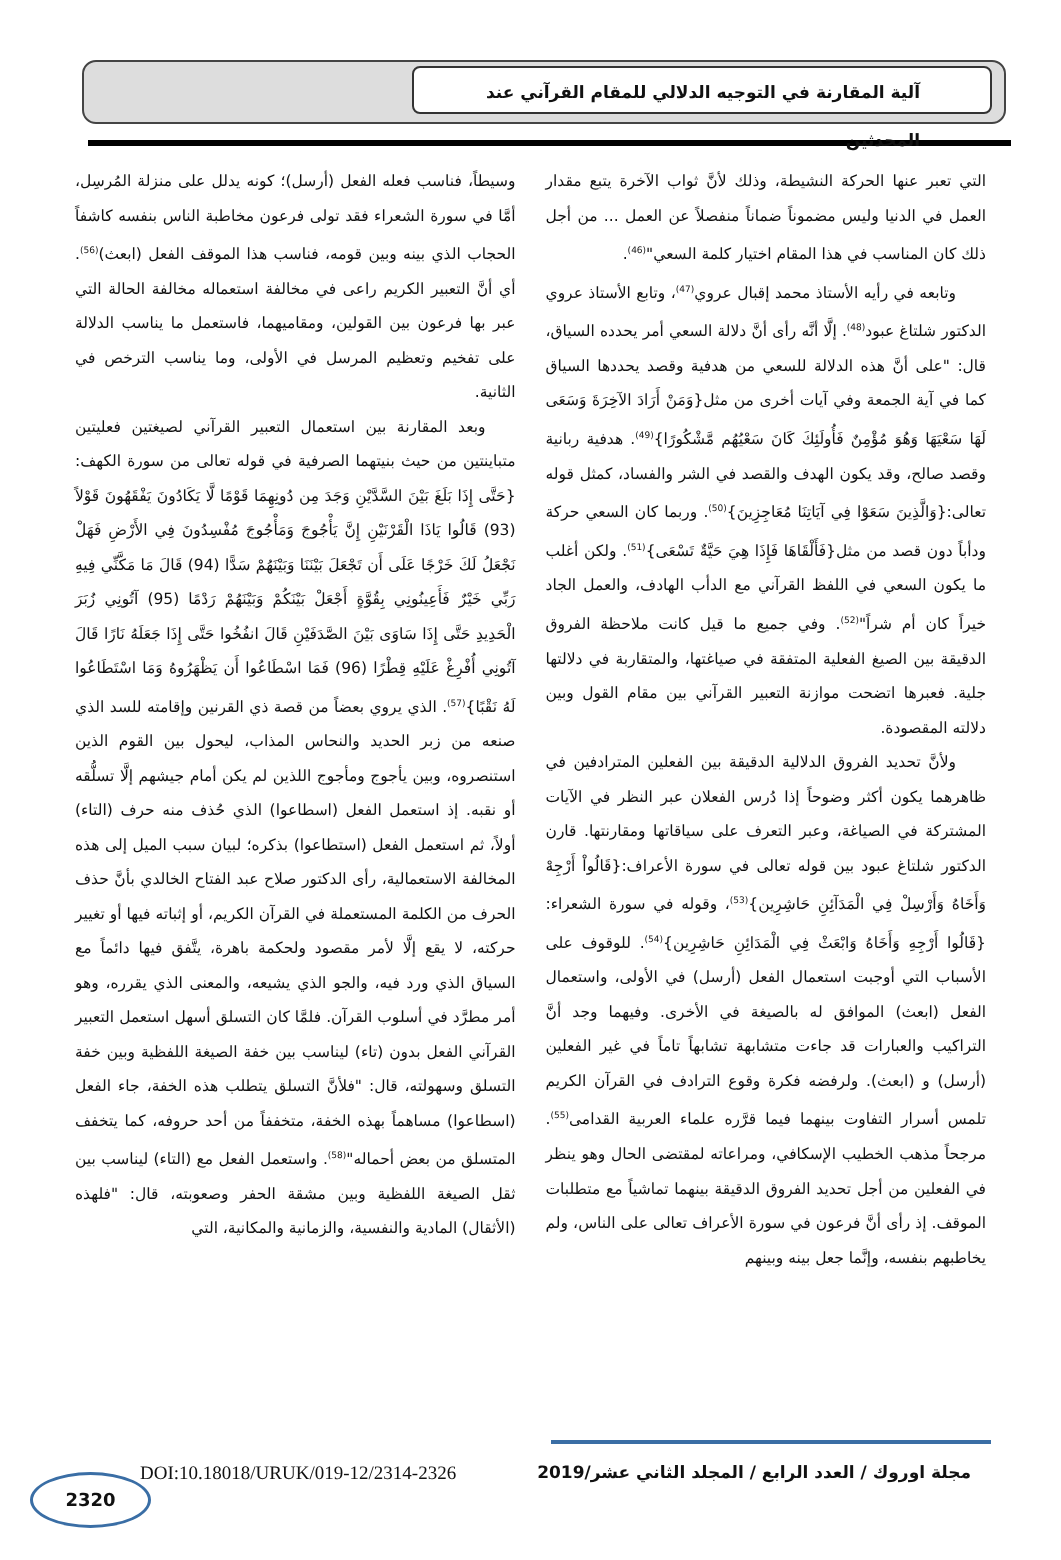آلية المقارنة في التوجيه الدلالي للمقام القرآني عند المحدثين
التي تعبر عنها الحركة النشيطة، وذلك لأنَّ ثواب الآخرة يتبع مقدار العمل في الدنيا وليس مضموناً ضماناً منفصلاً عن العمل ... من أجل ذلك كان المناسب في هذا المقام اختيار كلمة السعي"<sup>(46)</sup>.
وتابعه في رأيه الأستاذ محمد إقبال عروي<sup>(47)</sup>، وتابع الأستاذ عروي الدكتور شلتاغ عبود<sup>(48)</sup>. إلَّا أنَّه رأى أنَّ دلالة السعي أمر يحدده السياق، قال: "على أنَّ هذه الدلالة للسعي من هدفية وقصد يحددها السياق كما في آية الجمعة وفي آيات أخرى من مثل{وَمَنْ أَرَادَ الآخِرَةَ وَسَعَى لَهَا سَعْيَهَا وَهُوَ مُؤْمِنٌ فَأُولَئِكَ كَانَ سَعْيُهُم مَّشْكُورًا}<sup>(49)</sup>. هدفية ربانية وقصد صالح، وقد يكون الهدف والقصد في الشر والفساد، كمثل قوله تعالى:{وَالَّذِينَ سَعَوْا فِي آيَاتِنَا مُعَاجِزِينَ}<sup>(50)</sup>. وربما كان السعي حركة ودأباً دون قصد من مثل{فَأَلْقَاهَا فَإِذَا هِيَ حَيَّةٌ تَسْعَى}<sup>(51)</sup>. ولكن أغلب ما يكون السعي في اللفظ القرآني مع الدأب الهادف، والعمل الجاد خيراً كان أم شراً"<sup>(52)</sup>. وفي جميع ما قيل كانت ملاحظة الفروق الدقيقة بين الصيغ الفعلية المتفقة في صياغتها، والمتقاربة في دلالتها جلية. فعبرها اتضحت موازنة التعبير القرآني بين مقام القول وبين دلالته المقصودة.
ولأنَّ تحديد الفروق الدلالية الدقيقة بين الفعلين المترادفين في ظاهرهما يكون أكثر وضوحاً إذا دُرس الفعلان عبر النظر في الآيات المشتركة في الصياغة، وعبر التعرف على سياقاتها ومقارنتها. قارن الدكتور شلتاغ عبود بين قوله تعالى في سورة الأعراف:{قَالُواْ أَرْجِهْ وَأَخَاهُ وَأَرْسِلْ فِي الْمَدَآئِنِ حَاشِرِين}<sup>(53)</sup>، وقوله في سورة الشعراء:{قَالُوا أَرْجِهِ وَأَخَاهُ وَابْعَثْ فِي الْمَدَائِنِ حَاشِرِين}<sup>(54)</sup>. للوقوف على الأسباب التي أوجبت استعمال الفعل (أرسل) في الأولى، واستعمال الفعل (ابعث) الموافق له بالصيغة في الأخرى. وفيهما وجد أنَّ التراكيب والعبارات قد جاءت متشابهة تشابهاً تاماً في غير الفعلين (أرسل) و (ابعث). ولرفضه فكرة وقوع الترادف في القرآن الكريم تلمس أسرار التفاوت بينهما فيما قرَّره علماء العربية القدامى<sup>(55)</sup>. مرجحاً مذهب الخطيب الإسكافي، ومراعاته لمقتضى الحال وهو ينظر في الفعلين من أجل تحديد الفروق الدقيقة بينهما تماشياً مع متطلبات الموقف. إذ رأى أنَّ فرعون في سورة الأعراف تعالى على الناس، ولم يخاطبهم بنفسه، وإنَّما جعل بينه وبينهم
وسيطاً، فناسب فعله الفعل (أرسل)؛ كونه يدلل على منزلة المُرسِل، أمَّا في سورة الشعراء فقد تولى فرعون مخاطبة الناس بنفسه كاشفاً الحجاب الذي بينه وبين قومه، فناسب هذا الموقف الفعل (ابعث)<sup>(56)</sup>. أي أنَّ التعبير الكريم راعى في مخالفة استعماله مخالفة الحالة التي عبر بها فرعون بين القولين، ومقاميهما، فاستعمل ما يناسب الدلالة على تفخيم وتعظيم المرسل في الأولى، وما يناسب الترخص في الثانية.
وبعد المقارنة بين استعمال التعبير القرآني لصيغتين فعليتين متباينتين من حيث بنيتهما الصرفية في قوله تعالى من سورة الكهف:{حَتَّى إِذَا بَلَغَ بَيْنَ السَّدَّيْنِ وَجَدَ مِن دُونِهِمَا قَوْمًا لَّا يَكَادُونَ يَفْقَهُونَ قَوْلاً (93) قَالُوا يَاذَا الْقَرْنَيْنِ إِنَّ يَأْجُوجَ وَمَأْجُوجَ مُفْسِدُونَ فِي الأَرْضِ فَهَلْ نَجْعَلُ لَكَ خَرْجًا عَلَى أَن تَجْعَلَ بَيْنَنَا وَبَيْنَهُمْ سَدًّا (94) قَالَ مَا مَكَّنِّي فِيهِ رَبِّي خَيْرٌ فَأَعِينُونِي بِقُوَّةٍ أَجْعَلْ بَيْنَكُمْ وَبَيْنَهُمْ رَدْمًا (95) آتُونِي زُبَرَ الْحَدِيدِ حَتَّى إِذَا سَاوَى بَيْنَ الصَّدَفَيْنِ قَالَ انفُخُوا حَتَّى إِذَا جَعَلَهُ نَارًا قَالَ آتُونِي أُفْرِغْ عَلَيْهِ قِطْرًا (96) فَمَا اسْطَاعُوا أَن يَظْهَرُوهُ وَمَا اسْتَطَاعُوا لَهُ نَقْبًا}<sup>(57)</sup>. الذي يروي بعضاً من قصة ذي القرنين وإقامته للسد الذي صنعه من زبر الحديد والنحاس المذاب، ليحول بين القوم الذين استنصروه، وبين يأجوج ومأجوج اللذين لم يكن أمام جيشهم إلَّا تسلُّقه أو نقبه. إذ استعمل الفعل (اسطاعوا) الذي حُذف منه حرف (التاء) أولاً، ثم استعمل الفعل (استطاعوا) بذكره؛ لبيان سبب الميل إلى هذه المخالفة الاستعمالية، رأى الدكتور صلاح عبد الفتاح الخالدي بأنَّ حذف الحرف من الكلمة المستعملة في القرآن الكريم، أو إثباته فيها أو تغيير حركته، لا يقع إلَّا لأمر مقصود ولحكمة باهرة، يتَّفق فيها دائماً مع السياق الذي ورد فيه، والجو الذي يشيعه، والمعنى الذي يقرره، وهو أمر مطرَّد في أسلوب القرآن. فلمَّا كان التسلق أسهل استعمل التعبير القرآني الفعل بدون (تاء) ليناسب بين خفة الصيغة اللفظية وبين خفة التسلق وسهولته، قال: "فلأنَّ التسلق يتطلب هذه الخفة، جاء الفعل (اسطاعوا) مساهماً بهذه الخفة، متخففاً من أحد حروفه، كما يتخفف المتسلق من بعض أحماله"<sup>(58)</sup>. واستعمل الفعل مع (التاء) ليناسب بين ثقل الصيغة اللفظية وبين مشقة الحفر وصعوبته، قال: "فلهذه (الأثقال) المادية والنفسية، والزمانية والمكانية، التي
مجلة اوروك / العدد الرابع / المجلد الثاني عشر/2019
DOI:10.18018/URUK/019-12/2314-2326
2320